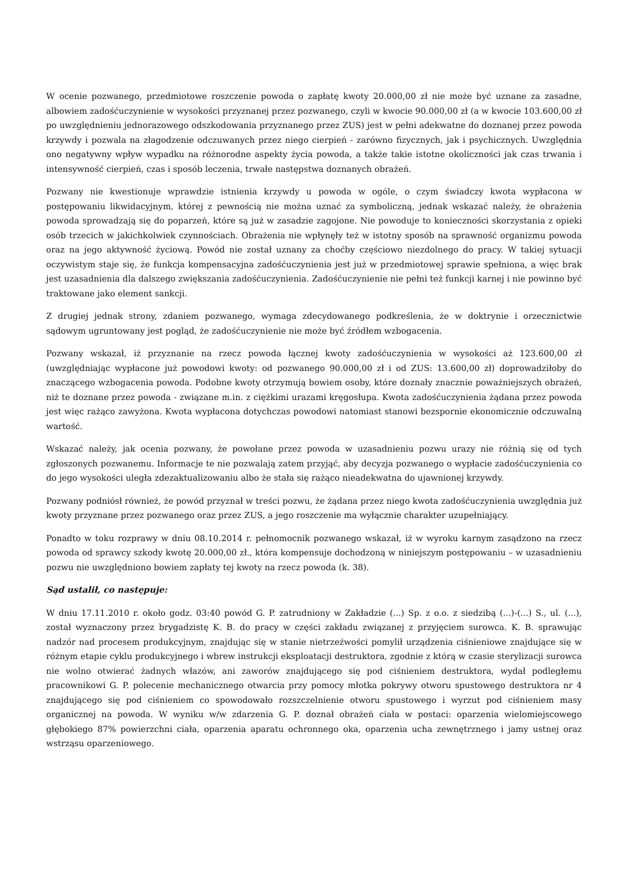W ocenie pozwanego, przedmiotowe roszczenie powoda o zapłatę kwoty 20.000,00 zł nie może być uznane za zasadne, albowiem zadośćuczynienie w wysokości przyznanej przez pozwanego, czyli w kwocie 90.000,00 zł (a w kwocie 103.600,00 zł po uwzględnieniu jednorazowego odszkodowania przyznanego przez ZUS) jest w pełni adekwatne do doznanej przez powoda krzywdy i pozwala na złagodzenie odczuwanych przez niego cierpień - zarówno fizycznych, jak i psychicznych. Uwzględnia ono negatywny wpływ wypadku na różnorodne aspekty życia powoda, a także takie istotne okoliczności jak czas trwania i intensywność cierpień, czas i sposób leczenia, trwałe następstwa doznanych obrażeń.
Pozwany nie kwestionuje wprawdzie istnienia krzywdy u powoda w ogóle, o czym świadczy kwota wypłacona w postępowaniu likwidacyjnym, której z pewnością nie można uznać za symboliczną, jednak wskazać należy, że obrażenia powoda sprowadzają się do poparzeń, które są już w zasadzie zagojone. Nie powoduje to konieczności skorzystania z opieki osób trzecich w jakichkolwiek czynnościach. Obrażenia nie wpłynęły też w istotny sposób na sprawność organizmu powoda oraz na jego aktywność życiową. Powód nie został uznany za choćby częściowo niezdolnego do pracy. W takiej sytuacji oczywistym staje się, że funkcja kompensacyjna zadośćuczynienia jest już w przedmiotowej sprawie spełniona, a więc brak jest uzasadnienia dla dalszego zwiększania zadośćuczynienia. Zadośćuczynienie nie pełni też funkcji karnej i nie powinno być traktowane jako element sankcji.
Z drugiej jednak strony, zdaniem pozwanego, wymaga zdecydowanego podkreślenia, że w doktrynie i orzecznictwie sądowym ugruntowany jest pogląd, że zadośćuczynienie nie może być źródłem wzbogacenia.
Pozwany wskazał, iż przyznanie na rzecz powoda łącznej kwoty zadośćuczynienia w wysokości aż 123.600,00 zł (uwzględniając wypłacone już powodowi kwoty: od pozwanego 90.000,00 zł i od ZUS: 13.600,00 zł) doprowadziłoby do znaczącego wzbogacenia powoda. Podobne kwoty otrzymują bowiem osoby, które doznały znacznie poważniejszych obrażeń, niż te doznane przez powoda - związane m.in. z ciężkimi urazami kręgosłupa. Kwota zadośćuczynienia żądana przez powoda jest więc rażąco zawyżona. Kwota wypłacona dotychczas powodowi natomiast stanowi bezspornie ekonomicznie odczuwalną wartość.
Wskazać należy, jak ocenia pozwany, że powołane przez powoda w uzasadnieniu pozwu urazy nie różnią się od tych zgłoszonych pozwanemu. Informacje te nie pozwalają zatem przyjąć, aby decyzja pozwanego o wypłacie zadośćuczynienia co do jego wysokości uległa zdezaktualizowaniu albo że stała się rażąco nieadekwatna do ujawnionej krzywdy.
Pozwany podniósł również, że powód przyznał w treści pozwu, że żądana przez niego kwota zadośćuczynienia uwzględnia już kwoty przyznane przez pozwanego oraz przez ZUS, a jego roszczenie ma wyłącznie charakter uzupełniający.
Ponadto w toku rozprawy w dniu 08.10.2014 r. pełnomocnik pozwanego wskazał, iż w wyroku karnym zasądzono na rzecz powoda od sprawcy szkody kwotę 20.000,00 zł., która kompensuje dochodzoną w niniejszym postępowaniu – w uzasadnieniu pozwu nie uwzględniono bowiem zapłaty tej kwoty na rzecz powoda (k. 38).
Sąd ustalił, co następuje:
W dniu 17.11.2010 r. około godz. 03:40 powód G. P. zatrudniony w Zakładzie (...) Sp. z o.o. z siedzibą (...)-(...) S., ul. (...), został wyznaczony przez brygadzistę K. B. do pracy w części zakładu związanej z przyjęciem surowca. K. B. sprawując nadzór nad procesem produkcyjnym, znajdując się w stanie nietrzeźwości pomylił urządzenia ciśnieniowe znajdujące się w różnym etapie cyklu produkcyjnego i wbrew instrukcji eksploatacji destruktora, zgodnie z którą w czasie sterylizacji surowca nie wolno otwierać żadnych włazów, ani zaworów znajdującego się pod ciśnieniem destruktora, wydał podległemu pracownikowi G. P. polecenie mechanicznego otwarcia przy pomocy młotka pokrywy otworu spustowego destruktora nr 4 znajdującego się pod ciśnieniem co spowodowało rozszczelnienie otworu spustowego i wyrzut pod ciśnieniem masy organicznej na powoda. W wyniku w/w zdarzenia G. P. doznał obrażeń ciała w postaci: oparzenia wielomiejscowego głębokiego 87% powierzchni ciała, oparzenia aparatu ochronnego oka, oparzenia ucha zewnętrznego i jamy ustnej oraz wstrząsu oparzeniowego.